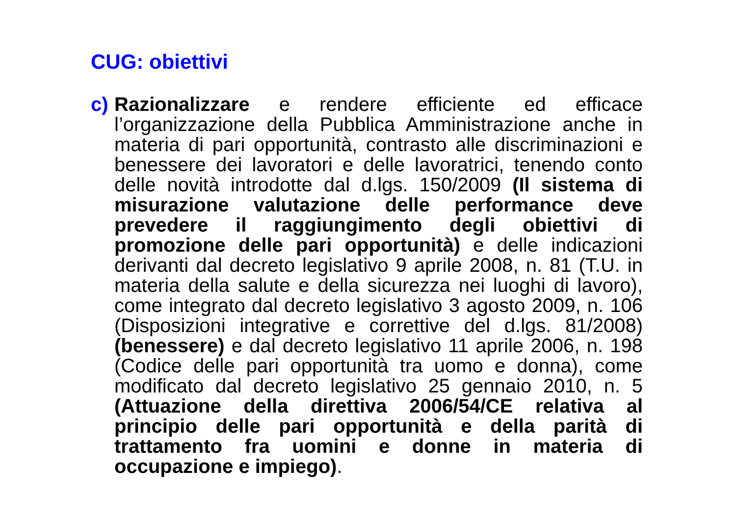CUG: obiettivi
c) Razionalizzare e rendere efficiente ed efficace l’organizzazione della Pubblica Amministrazione anche in materia di pari opportunità, contrasto alle discriminazioni e benessere dei lavoratori e delle lavoratrici, tenendo conto delle novità introdotte dal d.lgs. 150/2009 (Il sistema di misurazione valutazione delle performance deve prevedere il raggiungimento degli obiettivi di promozione delle pari opportunità) e delle indicazioni derivanti dal decreto legislativo 9 aprile 2008, n. 81 (T.U. in materia della salute e della sicurezza nei luoghi di lavoro), come integrato dal decreto legislativo 3 agosto 2009, n. 106 (Disposizioni integrative e correttive del d.lgs. 81/2008) (benessere) e dal decreto legislativo 11 aprile 2006, n. 198 (Codice delle pari opportunità tra uomo e donna), come modificato dal decreto legislativo 25 gennaio 2010, n. 5 (Attuazione della direttiva 2006/54/CE relativa al principio delle pari opportunità e della parità di trattamento fra uomini e donne in materia di occupazione e impiego).